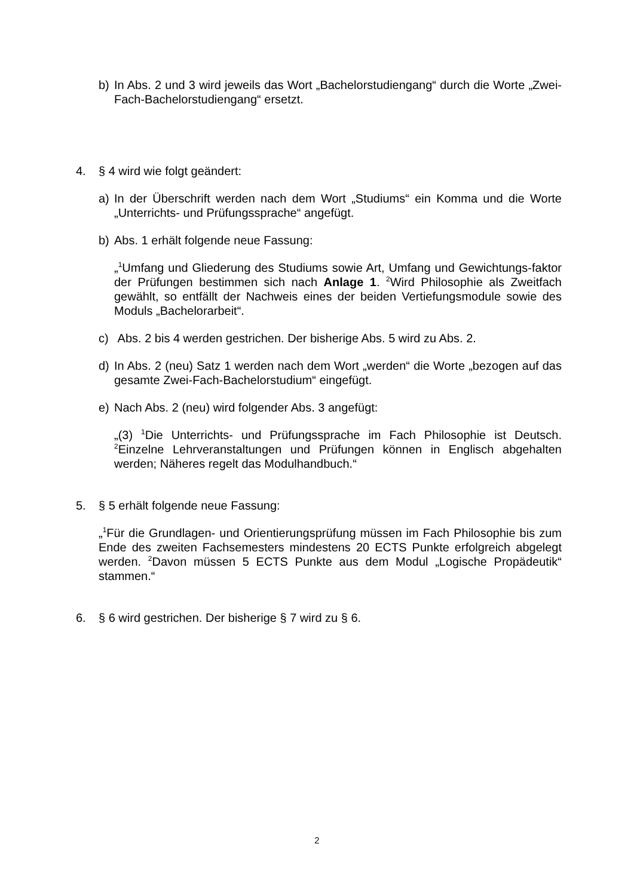b) In Abs. 2 und 3 wird jeweils das Wort „Bachelorstudiengang“ durch die Worte „Zwei-Fach-Bachelorstudiengang“ ersetzt.
4. § 4 wird wie folgt geändert:
a) In der Überschrift werden nach dem Wort „Studiums“ ein Komma und die Worte „Unterrichts- und Prüfungssprache“ angefügt.
b) Abs. 1 erhält folgende neue Fassung:
„<sup>1</sup>Umfang und Gliederung des Studiums sowie Art, Umfang und Gewichtungs-faktor der Prüfungen bestimmen sich nach Anlage 1. <sup>2</sup>Wird Philosophie als Zweitfach gewählt, so entfällt der Nachweis eines der beiden Vertiefungsmodule sowie des Moduls „Bachelorarbeit“.
c) Abs. 2 bis 4 werden gestrichen. Der bisherige Abs. 5 wird zu Abs. 2.
d) In Abs. 2 (neu) Satz 1 werden nach dem Wort „werden“ die Worte „bezogen auf das gesamte Zwei-Fach-Bachelorstudium“ eingefügt.
e) Nach Abs. 2 (neu) wird folgender Abs. 3 angefügt:
„(3) <sup>1</sup>Die Unterrichts- und Prüfungssprache im Fach Philosophie ist Deutsch. <sup>2</sup>Einzelne Lehrveranstaltungen und Prüfungen können in Englisch abgehalten werden; Näheres regelt das Modulhandbuch.“
5. § 5 erhält folgende neue Fassung:
„<sup>1</sup>Für die Grundlagen- und Orientierungsprüfung müssen im Fach Philosophie bis zum Ende des zweiten Fachsemesters mindestens 20 ECTS Punkte erfolgreich abgelegt werden. <sup>2</sup>Davon müssen 5 ECTS Punkte aus dem Modul „Logische Propädeutik“ stammen.“
6. § 6 wird gestrichen. Der bisherige § 7 wird zu § 6.
2